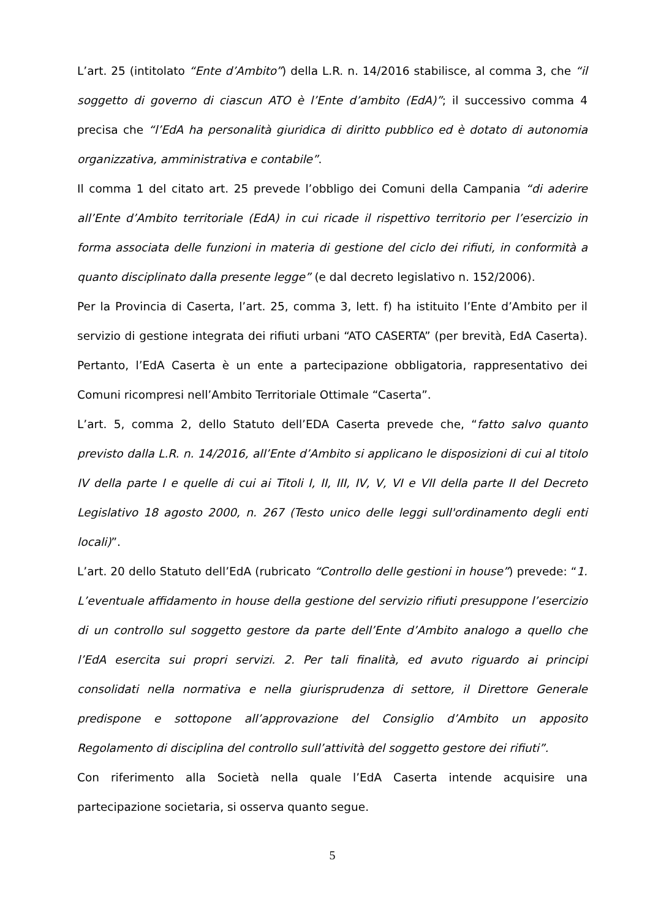L’art. 25 (intitolato “Ente d’Ambito”) della L.R. n. 14/2016 stabilisce, al comma 3, che “il soggetto di governo di ciascun ATO è l’Ente d’ambito (EdA)”; il successivo comma 4 precisa che “l’EdA ha personalità giuridica di diritto pubblico ed è dotato di autonomia organizzativa, amministrativa e contabile”.
Il comma 1 del citato art. 25 prevede l’obbligo dei Comuni della Campania “di aderire all’Ente d’Ambito territoriale (EdA) in cui ricade il rispettivo territorio per l’esercizio in forma associata delle funzioni in materia di gestione del ciclo dei rifiuti, in conformità a quanto disciplinato dalla presente legge” (e dal decreto legislativo n. 152/2006).
Per la Provincia di Caserta, l’art. 25, comma 3, lett. f) ha istituito l’Ente d’Ambito per il servizio di gestione integrata dei rifiuti urbani “ATO CASERTA” (per brevità, EdA Caserta). Pertanto, l’EdA Caserta è un ente a partecipazione obbligatoria, rappresentativo dei Comuni ricompresi nell’Ambito Territoriale Ottimale “Caserta”.
L’art. 5, comma 2, dello Statuto dell’EDA Caserta prevede che, “fatto salvo quanto previsto dalla L.R. n. 14/2016, all’Ente d’Ambito si applicano le disposizioni di cui al titolo IV della parte I e quelle di cui ai Titoli I, II, III, IV, V, VI e VII della parte II del Decreto Legislativo 18 agosto 2000, n. 267 (Testo unico delle leggi sull'ordinamento degli enti locali)”.
L’art. 20 dello Statuto dell’EdA (rubricato “Controllo delle gestioni in house”) prevede: “1. L’eventuale affidamento in house della gestione del servizio rifiuti presuppone l’esercizio di un controllo sul soggetto gestore da parte dell’Ente d’Ambito analogo a quello che l’EdA esercita sui propri servizi. 2. Per tali finalità, ed avuto riguardo ai principi consolidati nella normativa e nella giurisprudenza di settore, il Direttore Generale predispone e sottopone all’approvazione del Consiglio d’Ambito un apposito Regolamento di disciplina del controllo sull’attività del soggetto gestore dei rifiuti”.
Con riferimento alla Società nella quale l’EdA Caserta intende acquisire una partecipazione societaria, si osserva quanto segue.
5